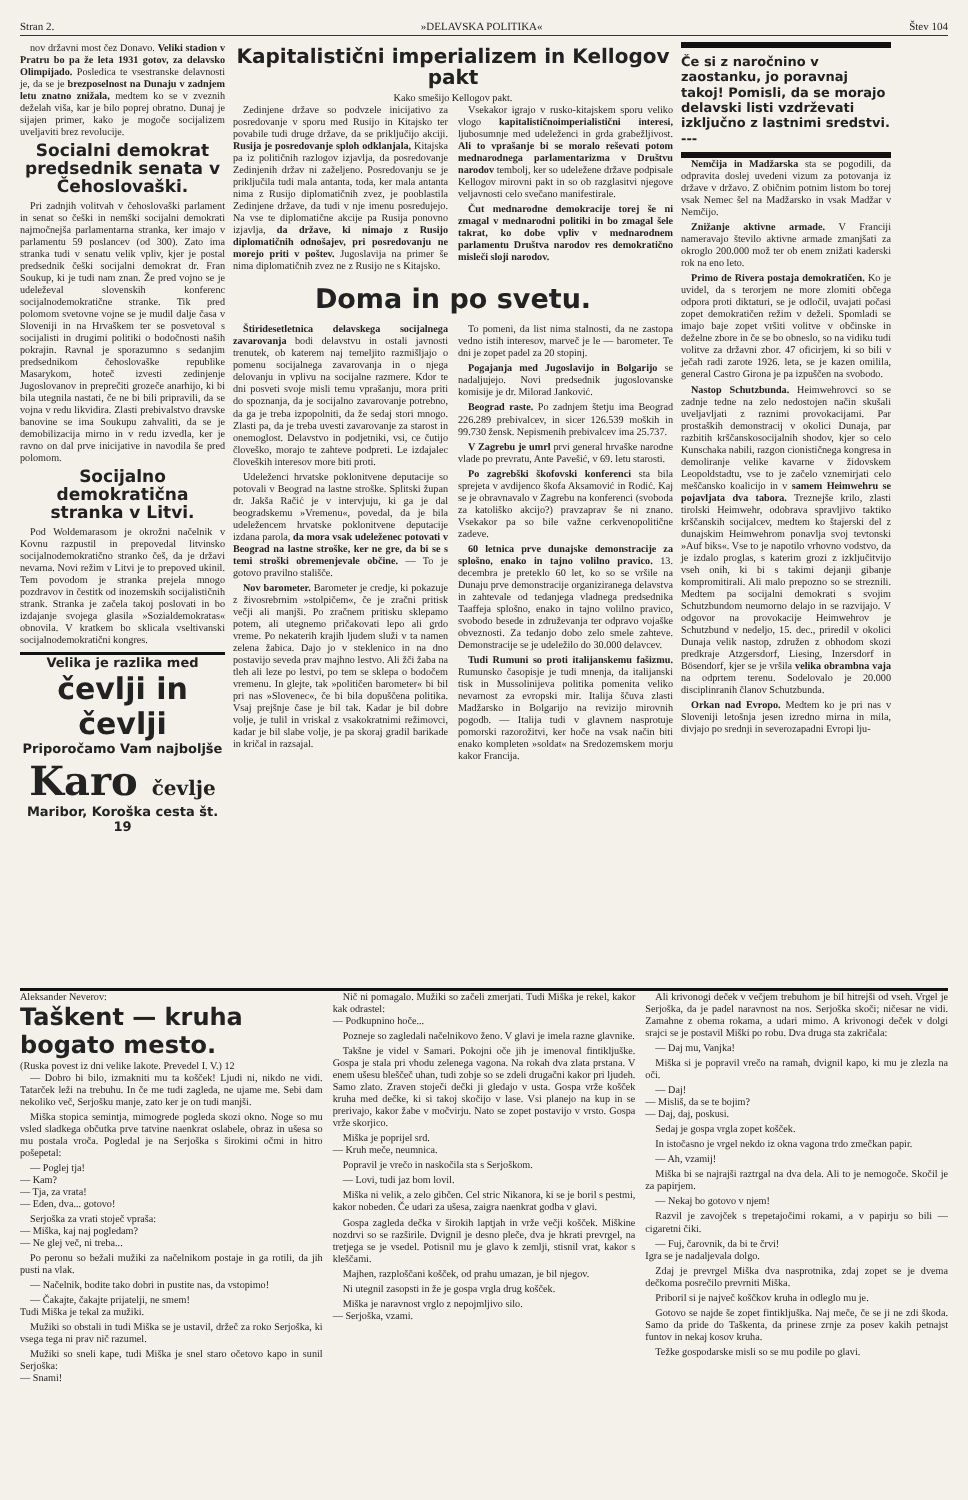Stran 2. »DELAVSKA POLITIKA« Štev 104
nov državni most čez Donavo. Veliki stadion v Pratru bo pa že leta 1931 gotov, za delavsko Olimpijado. Posledica te vsestranske delavnosti je, da se je brezposelnost na Dunaju v zadnjem letu znatno znižala, medtem ko se v zveznih deželah viša, kar je bilo poprej obratno. Dunaj je sijajen primer, kako je mogoče socijalizem uveljaviti brez revolucije.
Socialni demokrat predsednik senata v Čehoslovaški.
Pri zadnjih volitvah v čehoslovaški parlament in senat so češki in nemški socijalni demokrati najmočnejša parlamentarna stranka, ker imajo v parlamentu 59 poslancev (od 300). Zato ima stranka tudi v senatu velik vpliv, kjer je postal predsednik češki socijalni demokrat dr. Fran Soukup, ki je tudi nam znan. Že pred vojno se je udeleževal slovenskih konferenc socijalnodemokratične stranke. Tik pred polomom svetovne vojne se je mudil dalje časa v Sloveniji in na Hrvaškem ter se posvetoval s socijalisti in drugimi politiki o bodočnosti naših pokrajin. Ravnal je sporazumno s sedanjim predsednikom čehoslovaške republike Masarykom, hoteč izvesti zedinjenje Jugoslovanov in preprečiti grozeče anarhijo, ki bi bila utegnila nastati, če ne bi bili pripravili, da se vojna v redu likvidira. Zlasti prebivalstvo dravske banovine se ima Soukupu zahvaliti, da se je demobilizacija mirno in v redu izvedla, ker je ravno on dal prve inicijative in navodila še pred polomom.
Socijalno demokratična stranka v Litvi.
Pod Woldemarasom je okrožni načelnik v Kovnu razpustil in prepovedal litvinsko socijalnodemokratično stranko češ, da je državi nevarna. Novi režim v Litvi je to prepoved ukinil. Tem povodom je stranka prejela mnogo pozdravov in čestitk od inozemskih socijalističnih strank. Stranka je začela takoj poslovati in bo izdajanje svojega glasila »Sozialdemokratas« obnovila. V kratkem bo sklicala vseltivanski socijalnodemokratični kongres.
Velika je razlika med
čevlji in čevlji
Priporočamo Vam najboljše
Karo čevlje
Maribor, Koroška cesta št. 19
Kapitalistični imperializem in Kellogov pakt
Kako smešijo Kellogov pakt.
Zedinjene države so podvzele inicijativo za posredovanje v sporu med Rusijo in Kitajsko ter povabile tudi druge države, da se priključijo akciji. Rusija je posredovanje sploh odklanjala, Kitajska pa iz političnih razlogov izjavlja, da posredovanje Zedinjenih držav ni zaželjeno. Posredovanju se je priključila tudi mala antanta, toda, ker mala antanta nima z Rusijo diplomatičnih zvez, je pooblastila Zedinjene države, da tudi v nje imenu posredujejo. Na vse te diplomatične akcije pa Rusija ponovno izjavlja, da države, ki nimajo z Rusijo diplomatičnih odnošajev, pri posredovanju ne morejo priti v poštev. Jugoslavija na primer še nima diplomatičnih zvez ne z Rusijo ne s Kitajsko.
Vsekakor igrajo v rusko-kitajskem sporu veliko vlogo kapitalističnoimperialistični interesi, ljubosumnje med udeleženci in grda grabežljivost. Ali to vprašanje bi se moralo reševati potom mednarodnega parlamentarizma v Društvu narodov tembolj, ker so udeležene države podpisale Kellogov mirovni pakt in so ob razglasitvi njegove veljavnosti celo svečano manifestirale.
Čut mednarodne demokracije torej še ni zmagal v mednarodni politiki in bo zmagal šele takrat, ko dobe vpliv v mednarodnem parlamentu Društva narodov res demokratično misleči sloji narodov.
Doma in po svetu.
Štiridesetletnica delavskega socijalnega zavarovanja bodi delavstvu in ostali javnosti trenutek, ob katerem naj temeljito razmišljajo o pomenu socijalnega zavarovanja in o njega delovanju in vplivu na socijalne razmere. Kdor te dni posveti svoje misli temu vprašanju, mora priti do spoznanja, da je socijalno zavarovanje potrebno, da ga je treba izpopolniti, da že sedaj stori mnogo. Zlasti pa, da je treba uvesti zavarovanje za starost in onemoglost. Delavstvo in podjetniki, vsi, ce čutijo človeško, morajo te zahteve podpreti. Le izdajalec človeških interesov more biti proti.
Udeleženci hrvatske poklonitvene deputacije so potovali v Beograd na lastne stroške. Splitski župan dr. Jakša Račić je v intervjuju, ki ga je dal beogradskemu »Vremenu«, povedal, da je bila udeležencem hrvatske poklonitvene deputacije izdana parola, da mora vsak udeleženec potovati v Beograd na lastne stroške, ker ne gre, da bi se s temi stroški obremenjevale občine. — To je gotovo pravilno stališče.
Nov barometer. Barometer je credje, ki pokazuje z živosrebrnim »stolpičem«, če je zračni pritisk večji ali manjši. Po zračnem pritisku sklepamo potem, ali utegnemo pričakovati lepo ali grdo vreme. Po nekaterih krajih ljudem služi v ta namen zelena žabica. Dajo jo v steklenico in na dno postavijo seveda prav majhno lestvo. Ali žči žaba na tleh ali leze po lestvi, po tem se sklepa o bodočem vremenu. In glejte, tak »političen barometer« bi bil pri nas »Slovenec«, če bi bila dopuščena politika. Vsaj prejšnje čase je bil tak. Kadar je bil dobre volje, je tulil in vriskal z vsakokratnimi režimovci, kadar je bil slabe volje, je pa skoraj gradil barikade in kričal in razsajal.
To pomeni, da list nima stalnosti, da ne zastopa vedno istih interesov, marveč je le — barometer. Te dni je zopet padel za 20 stopinj.
Pogajanja med Jugoslavijo in Bolgarijo se nadaljujejo. Novi predsednik jugoslovanske komisije je dr. Milorad Janković.
Beograd raste. Po zadnjem štetju ima Beograd 226.289 prebivalcev, in sicer 126.539 moških in 99.730 žensk. Nepismenih prebivalcev ima 25.737.
V Zagrebu je umrl prvi general hrvaške narodne vlade po prevratu, Ante Pavešić, v 69. letu starosti.
Po zagrebški škofovski konferenci sta bila sprejeta v avdijenco škofa Aksamović in Rodić. Kaj se je obravnavalo v Zagrebu na konferenci (svoboda za katoliško akcijo?) pravzaprav še ni znano. Vsekakor pa so bile važne cerkvenopolitične zadeve.
60 letnica prve dunajske demonstracije za splošno, enako in tajno volilno pravico. 13. decembra je preteklo 60 let, ko so se vršile na Dunaju prve demonstracije organiziranega delavstva in zahtevale od tedanjega vladnega predsednika Taaffeja splošno, enako in tajno volilno pravico, svobodo besede in združevanja ter odpravo vojaške obveznosti. Za tedanjo dobo zelo smele zahteve. Demonstracije se je udeležilo do 30.000 delavcev.
Tudi Rumuni so proti italijanskemu fašizmu. Rumunsko časopisje je tudi mnenja, da italijanski tisk in Mussolinijeva politika pomenita veliko nevarnost za evropski mir. Italija ščuva zlasti Madžarsko in Bolgarijo na revizijo mirovnih pogodb. — Italija tudi v glavnem nasprotuje pomorski razorožitvi, ker hoče na vsak način biti enako kompleten »soldat« na Sredozemskem morju kakor Francija.
Če si z naročnino v zaostanku, jo poravnaj takoj! Pomisli, da se morajo delavski listi vzdrževati izključno z lastnimi sredstvi. ---
Nemčija in Madžarska sta se pogodili, da odpravita doslej uvedeni vizum za potovanja iz države v državo. Z običnim potnim listom bo torej vsak Nemec šel na Madžarsko in vsak Madžar v Nemčijo.
Znižanje aktivne armade. V Franciji nameravajo število aktivne armade zmanjšati za okroglo 200.000 mož ter ob enem znižati kaderski rok na eno leto.
Primo de Rivera postaja demokratičen. Ko je uvidel, da s terorjem ne more zlomiti občega odpora proti diktaturi, se je odločil, uvajati počasi zopet demokratičen režim v deželi. Spomladi se imajo baje zopet vršiti volitve v občinske in deželne zbore in če se bo obneslo, so na vidiku tudi volitve za državni zbor. 47 oficirjem, ki so bili v ječah radi zarote 1926. leta, se je kazen omilila, general Castro Girona je pa izpuščen na svobodo.
Nastop Schutzbunda. Heimwehrovci so se zadnje tedne na zelo nedostojen način skušali uveljavljati z raznimi provokacijami. Par prostaških demonstracij v okolici Dunaja, par razbitih krščanskosocijalnih shodov, kjer so celo Kunschaka nabili, razgon cionističnega kongresa in demoliranje velike kavarne v židovskem Leopoldstadtu, vse to je začelo vznemirjati celo meščansko koalicijo in v samem Heimwehru se pojavljata dva tabora. Treznejše krilo, zlasti tirolski Heimwehr, odobrava spravljivo taktiko krščanskih socijalcev, medtem ko štajerski del z dunajskim Heimwehrom ponavlja svoj tevtonski »Auf biks«. Vse to je napotilo vrhovno vodstvo, da je izdalo proglas, s katerim grozi z izključitvijo vseh onih, ki bi s takimi dejanji gibanje kompromitirali. Ali malo prepozno so se streznili. Medtem pa socijalni demokrati s svojim Schutzbundom neumorno delajo in se razvijajo. V odgovor na provokacije Heimwehrov je Schutzbund v nedeljo, 15. dec., priredil v okolici Dunaja velik nastop, združen z obhodom skozi predkraje Atzgersdorf, Liesing, Inzersdorf in Bösendorf, kjer se je vršila velika obrambna vaja na odprtem terenu. Sodelovalo je 20.000 disciplinranih članov Schutzbunda.
Orkan nad Evropo. Medtem ko je pri nas v Sloveniji letošnja jesen izredno mirna in mila, divjajo po srednji in severozapadni Evropi lju-
Aleksander Neverov:
Taškent — kruha bogato mesto.
(Ruska povest iz dni velike lakote. Prevedel I. V.) 12
— Dobro bi bilo, izmakniti mu ta košček! Ljudi ni, nikdo ne vidi. Tatarček leži na trebuhu. In če me tudi zagleda, ne ujame me. Sebi dam nekoliko več, Serjošku manje, zato ker je on tudi manjši.
Miška stopica semintja, mimogrede pogleda skozi okno. Noge so mu vsled sladkega občutka prve tatvine naenkrat oslabele, obraz in ušesa so mu postala vroča. Pogledal je na Serjoška s širokimi očmi in hitro pošepetal:
— Poglej tja!
— Kam?
— Tja, za vrata!
— Eden, dva... gotovo!
Serjoška za vrati stoječ vpraša:
— Miška, kaj naj pogledam?
— Ne glej več, ni treba...
Po peronu so bežali mužiki za načelnikom postaje in ga rotili, da jih pusti na vlak.
— Načelnik, bodite tako dobri in pustite nas, da vstopimo!
— Čakajte, čakajte prijatelji, ne smem!
Tudi Miška je tekal za mužiki.
Mužiki so obstali in tudi Miška se je ustavil, držeč za roko Serjoška, ki vsega tega ni prav nič razumel.
Mužiki so sneli kape, tudi Miška je snel staro očetovo kapo in sunil Serjoška:
— Snami!
Nič ni pomagalo. Mužiki so začeli zmerjati. Tudi Miška je rekel, kakor kak odrastel:
— Podkupnino hoče...
Pozneje so zagledali načelnikovo ženo. V glavi je imela razne glavnike.
Takšne je videl v Samari. Pokojni oče jih je imenoval fintikljuške. Gospa je stala pri vhodu zelenega vagona. Na rokah dva zlata prstana. V enem ušesu bleščeč uhan, tudi zobje so se zdeli drugačni kakor pri ljudeh. Samo zlato. Zraven stoječi dečki ji gledajo v usta. Gospa vrže košček kruha med dečke, ki si takoj skočijo v lase. Vsi planejo na kup in se prerivajo, kakor žabe v močvirju. Nato se zopet postavijo v vrsto. Gospa vrže skorjico.
Miška je popri­jel srd.
— Kruh meče, neumnica.
Popravil je vrečo in naskočila sta s Serjoškom.
— Lovi, tudi jaz bom lovil.
Miška ni velik, a zelo gibčen. Cel stric Nikanora, ki se je boril s pestmi, kakor nobeden. Če udari za ušesa, zaigra naenkrat godba v glavi.
Gospa zagleda dečka v širokih laptjah in vrže večji košček. Miškine nozdrvi so se razširile. Dvignil je desno pleče, dva je hkrati prevrgel, na tretjega se je vsedel. Potisnil mu je glavo k zemlji, stisnil vrat, kakor s kleščami.
Majhen, razploščani košček, od prahu umazan, je bil njegov.
Ni utegnil zasopsti in že je gospa vrgla drug košček.
Miška je naravnost vrglo z nepojmljivo silo.
— Serjoška, vzami.
Ali krivonogi deček v večjem trebuhom je bil hitrejši od vseh. Vrgel je Serjoška, da je padel naravnost na nos. Serjoška skoči; ničesar ne vidi. Zamahne z obema rokama, a udari mimo. A krivonogi deček v dolgi srajci se je postavil Miški po robu. Dva druga sta zakričala:
— Daj mu, Vanjka!
Miška si je popravil vrečo na ramah, dvignil kapo, ki mu je zlezla na oči.
— Daj!
— Misliš, da se te bojim?
— Daj, daj, poskusi.
Sedaj je gospa vrgla zopet košček.
In istočasno je vrgel nekdo iz okna vagona trdo zmečkan papir.
— Ah, vzamij!
Miška bi se najrajši raztrgal na dva dela. Ali to je nemogoče. Skočil je za papirjem.
— Nekaj bo gotovo v njem!
Razvil je zavojček s trepetajočimi rokami, a v papirju so bili — cigaretni čiki.
— Fuj, čarovnik, da bi te črvi!
Igra se je nadaljevala dolgo.
Zdaj je prevrgel Miška dva nasprotnika, zdaj zopet se je dvema dečkoma posrečilo prevrniti Miška.
Priboril si je največ koščkov kruha in odleglo mu je.
Gotovo se najde še zopet fintikljuška. Naj meče, če se ji ne zdi škoda. Samo da pride do Taškenta, da prinese zrnje za posev kakih petnajst funtov in nekaj kosov kruha.
Težke gospodarske misli so se mu podile po glavi.